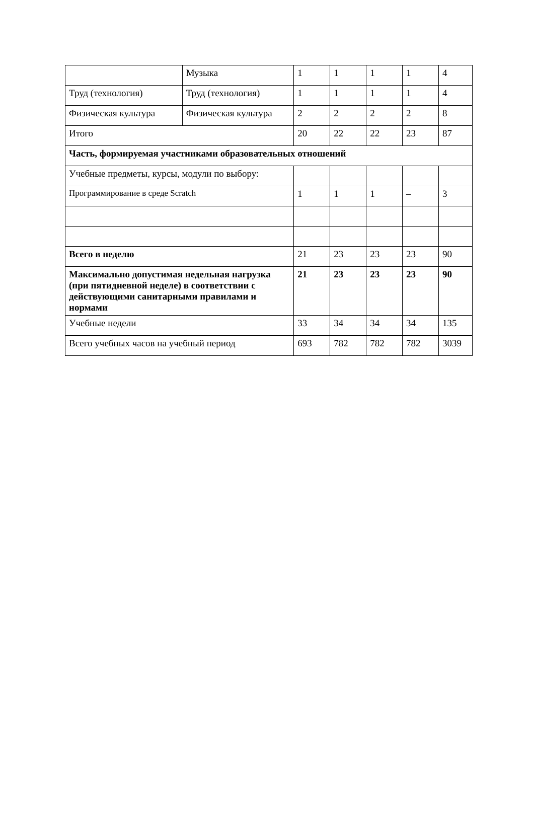| | Музыка | 1 | 1 | 1 | 1 | 4 |
| Труд (технология) | Труд (технология) | 1 | 1 | 1 | 1 | 4 |
| Физическая культура | Физическая культура | 2 | 2 | 2 | 2 | 8 |
| Итого | | 20 | 22 | 22 | 23 | 87 |
| Часть, формируемая участниками образовательных отношений | | | | | | |
| Учебные предметы, курсы, модули по выбору: | | | | | | |
| Программирование в среде Scratch | | 1 | 1 | 1 | – | 3 |
| Всего в неделю | | 21 | 23 | 23 | 23 | 90 |
| Максимально допустимая недельная нагрузка (при пятидневной неделе) в соответствии с действующими санитарными правилами и нормами | | 21 | 23 | 23 | 23 | 90 |
| Учебные недели | | 33 | 34 | 34 | 34 | 135 |
| Всего учебных часов на учебный период | | 693 | 782 | 782 | 782 | 3039 |